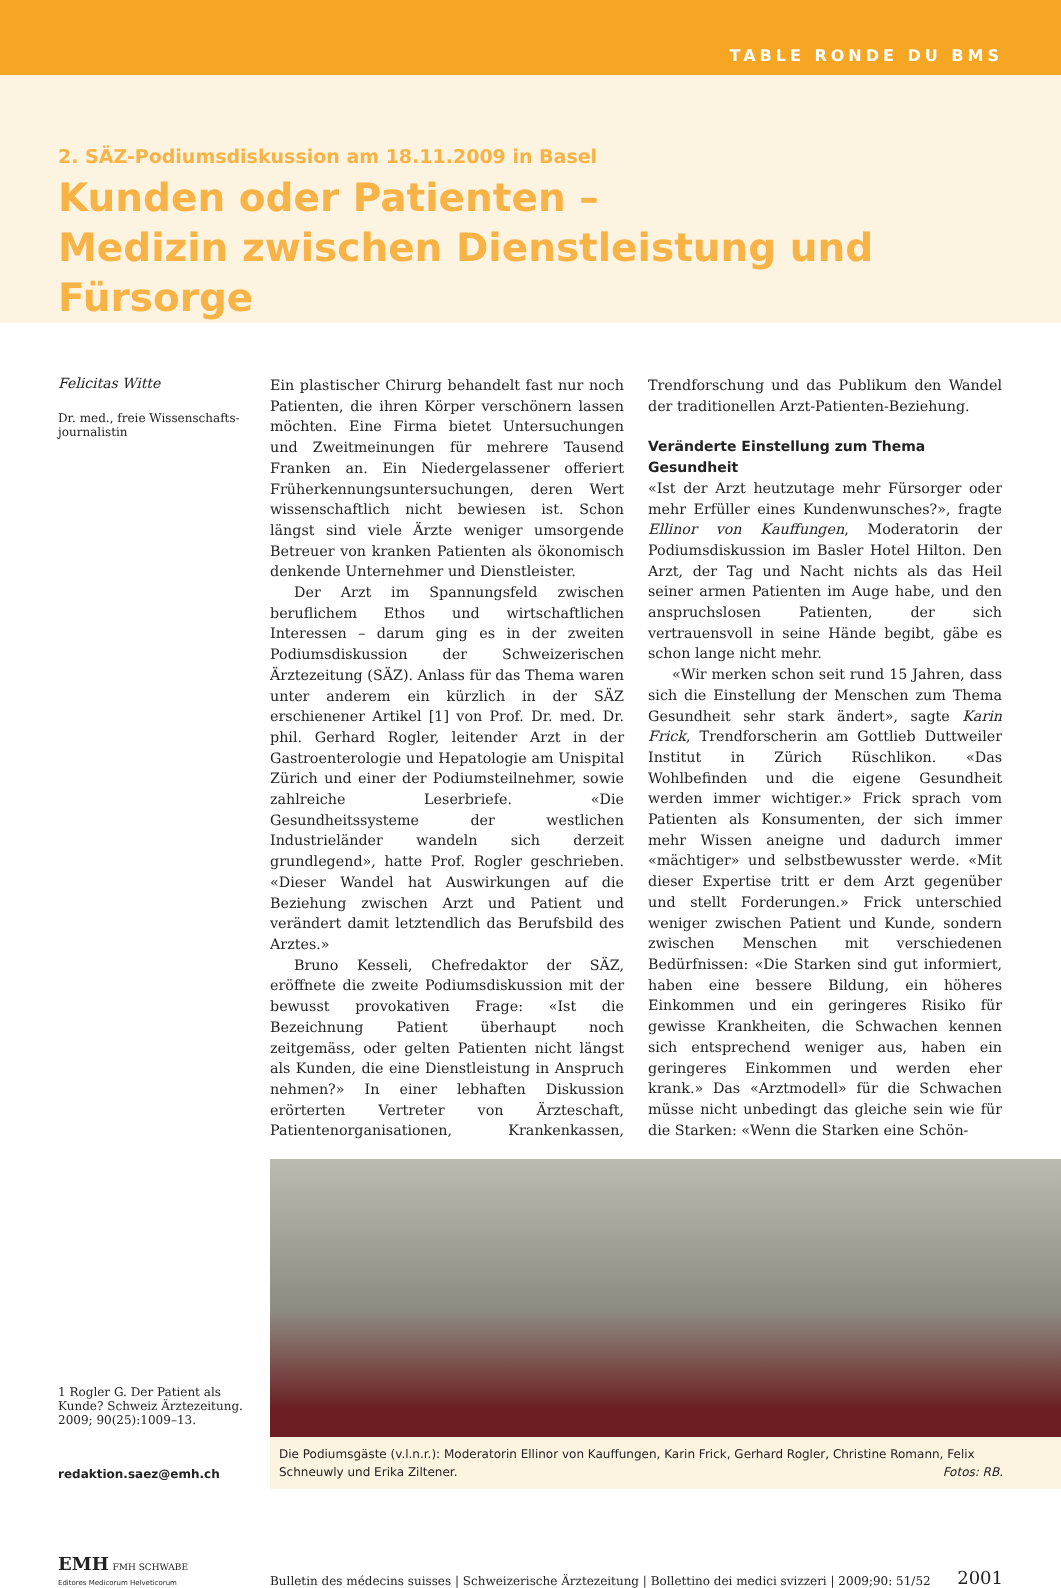TABLE RONDE DU BMS
2. SÄZ-Podiumsdiskussion am 18.11.2009 in Basel
Kunden oder Patienten –
Medizin zwischen Dienstleistung und Fürsorge
Felicitas Witte
Dr. med., freie Wissenschafts-
journalistin
Ein plastischer Chirurg behandelt fast nur noch Patienten, die ihren Körper verschönern lassen möchten. Eine Firma bietet Untersuchungen und Zweitmeinungen für mehrere Tausend Franken an. Ein Niedergelassener offeriert Früherkennungsuntersuchungen, deren Wert wissenschaftlich nicht bewiesen ist. Schon längst sind viele Ärzte weniger umsorgende Betreuer von kranken Patienten als ökonomisch denkende Unternehmer und Dienstleister.
Der Arzt im Spannungsfeld zwischen beruflichem Ethos und wirtschaftlichen Interessen – darum ging es in der zweiten Podiumsdiskussion der Schweizerischen Ärztezeitung (SÄZ). Anlass für das Thema waren unter anderem ein kürzlich in der SÄZ erschienener Artikel [1] von Prof. Dr. med. Dr. phil. Gerhard Rogler, leitender Arzt in der Gastroenterologie und Hepatologie am Unispital Zürich und einer der Podiumsteilnehmer, sowie zahlreiche Leserbriefe. «Die Gesundheitssysteme der westlichen Industrieländer wandeln sich derzeit grundlegend», hatte Prof. Rogler geschrieben. «Dieser Wandel hat Auswirkungen auf die Beziehung zwischen Arzt und Patient und verändert damit letztendlich das Berufsbild des Arztes.»
Bruno Kesseli, Chefredaktor der SÄZ, eröffnete die zweite Podiumsdiskussion mit der bewusst provokativen Frage: «Ist die Bezeichnung Patient überhaupt noch zeitgemäss, oder gelten Patienten nicht längst als Kunden, die eine Dienstleistung in Anspruch nehmen?» In einer lebhaften Diskussion erörterten Vertreter von Ärzteschaft, Patientenorganisationen, Krankenkassen, Trendforschung und das Publikum den Wandel der traditionellen Arzt-Patienten-Beziehung.
Veränderte Einstellung zum Thema Gesundheit
«Ist der Arzt heutzutage mehr Fürsorger oder mehr Erfüller eines Kundenwunsches?», fragte Ellinor von Kauffungen, Moderatorin der Podiumsdiskussion im Basler Hotel Hilton. Den Arzt, der Tag und Nacht nichts als das Heil seiner armen Patienten im Auge habe, und den anspruchslosen Patienten, der sich vertrauensvoll in seine Hände begibt, gäbe es schon lange nicht mehr.
«Wir merken schon seit rund 15 Jahren, dass sich die Einstellung der Menschen zum Thema Gesundheit sehr stark ändert», sagte Karin Frick, Trendforscherin am Gottlieb Duttweiler Institut in Zürich Rüschlikon. «Das Wohlbefinden und die eigene Gesundheit werden immer wichtiger.» Frick sprach vom Patienten als Konsumenten, der sich immer mehr Wissen aneigne und dadurch immer «mächtiger» und selbstbewusster werde. «Mit dieser Expertise tritt er dem Arzt gegenüber und stellt Forderungen.» Frick unterschied weniger zwischen Patient und Kunde, sondern zwischen Menschen mit verschiedenen Bedürfnissen: «Die Starken sind gut informiert, haben eine bessere Bildung, ein höheres Einkommen und ein geringeres Risiko für gewisse Krankheiten, die Schwachen kennen sich entsprechend weniger aus, haben ein geringeres Einkommen und werden eher krank.» Das «Arztmodell» für die Schwachen müsse nicht unbedingt das gleiche sein wie für die Starken: «Wenn die Starken eine Schön-
1 Rogler G. Der Patient als Kunde? Schweiz Ärztezeitung. 2009; 90(25):1009–13.
redaktion.saez@emh.ch
Die Podiumsgäste (v.l.n.r.): Moderatorin Ellinor von Kauffungen, Karin Frick, Gerhard Rogler, Christine Romann, Felix Schneuwly und Erika Ziltener. Fotos: RB.
EMH FMH SCHWABE
Editores Medicorum Helveticorum
Bulletin des médecins suisses | Schweizerische Ärztezeitung | Bollettino dei medici svizzeri | 2009;90: 51/52
2001